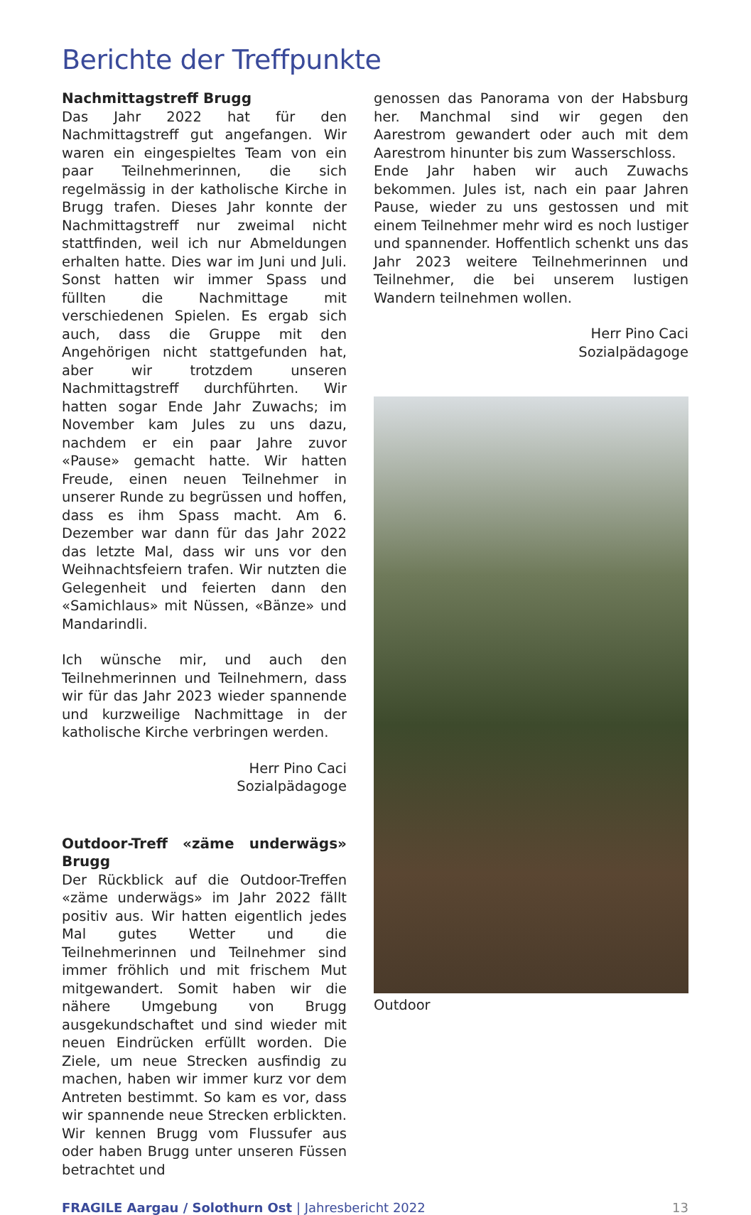Berichte der Treffpunkte
Nachmittagstreff Brugg
Das Jahr 2022 hat für den Nachmittagstreff gut angefangen. Wir waren ein eingespieltes Team von ein paar Teilnehmerinnen, die sich regelmässig in der katholische Kirche in Brugg trafen. Dieses Jahr konnte der Nachmittagstreff nur zweimal nicht stattfinden, weil ich nur Abmeldungen erhalten hatte. Dies war im Juni und Juli. Sonst hatten wir immer Spass und füllten die Nachmittage mit verschiedenen Spielen. Es ergab sich auch, dass die Gruppe mit den Angehörigen nicht stattgefunden hat, aber wir trotzdem unseren Nachmittagstreff durchführten. Wir hatten sogar Ende Jahr Zuwachs; im November kam Jules zu uns dazu, nachdem er ein paar Jahre zuvor «Pause» gemacht hatte. Wir hatten Freude, einen neuen Teilnehmer in unserer Runde zu begrüssen und hoffen, dass es ihm Spass macht. Am 6. Dezember war dann für das Jahr 2022 das letzte Mal, dass wir uns vor den Weihnachtsfeiern trafen. Wir nutzten die Gelegenheit und feierten dann den «Samichlaus» mit Nüssen, «Bänze» und Mandarindli.
Ich wünsche mir, und auch den Teilnehmerinnen und Teilnehmern, dass wir für das Jahr 2023 wieder spannende und kurzweilige Nachmittage in der katholische Kirche verbringen werden.
Herr Pino Caci
Sozialpädagoge
Outdoor-Treff «zäme underwägs» Brugg
Der Rückblick auf die Outdoor-Treffen «zäme underwägs» im Jahr 2022 fällt positiv aus. Wir hatten eigentlich jedes Mal gutes Wetter und die Teilnehmerinnen und Teilnehmer sind immer fröhlich und mit frischem Mut mitgewandert. Somit haben wir die nähere Umgebung von Brugg ausgekundschaftet und sind wieder mit neuen Eindrücken erfüllt worden. Die Ziele, um neue Strecken ausfindig zu machen, haben wir immer kurz vor dem Antreten bestimmt. So kam es vor, dass wir spannende neue Strecken erblickten. Wir kennen Brugg vom Flussufer aus oder haben Brugg unter unseren Füssen betrachtet und
genossen das Panorama von der Habsburg her. Manchmal sind wir gegen den Aarestrom gewandert oder auch mit dem Aarestrom hinunter bis zum Wasserschloss.
Ende Jahr haben wir auch Zuwachs bekommen. Jules ist, nach ein paar Jahren Pause, wieder zu uns gestossen und mit einem Teilnehmer mehr wird es noch lustiger und spannender. Hoffentlich schenkt uns das Jahr 2023 weitere Teilnehmerinnen und Teilnehmer, die bei unserem lustigen Wandern teilnehmen wollen.
Herr Pino Caci
Sozialpädagoge
Outdoor
FRAGILE Aargau / Solothurn Ost | Jahresbericht 2022 13